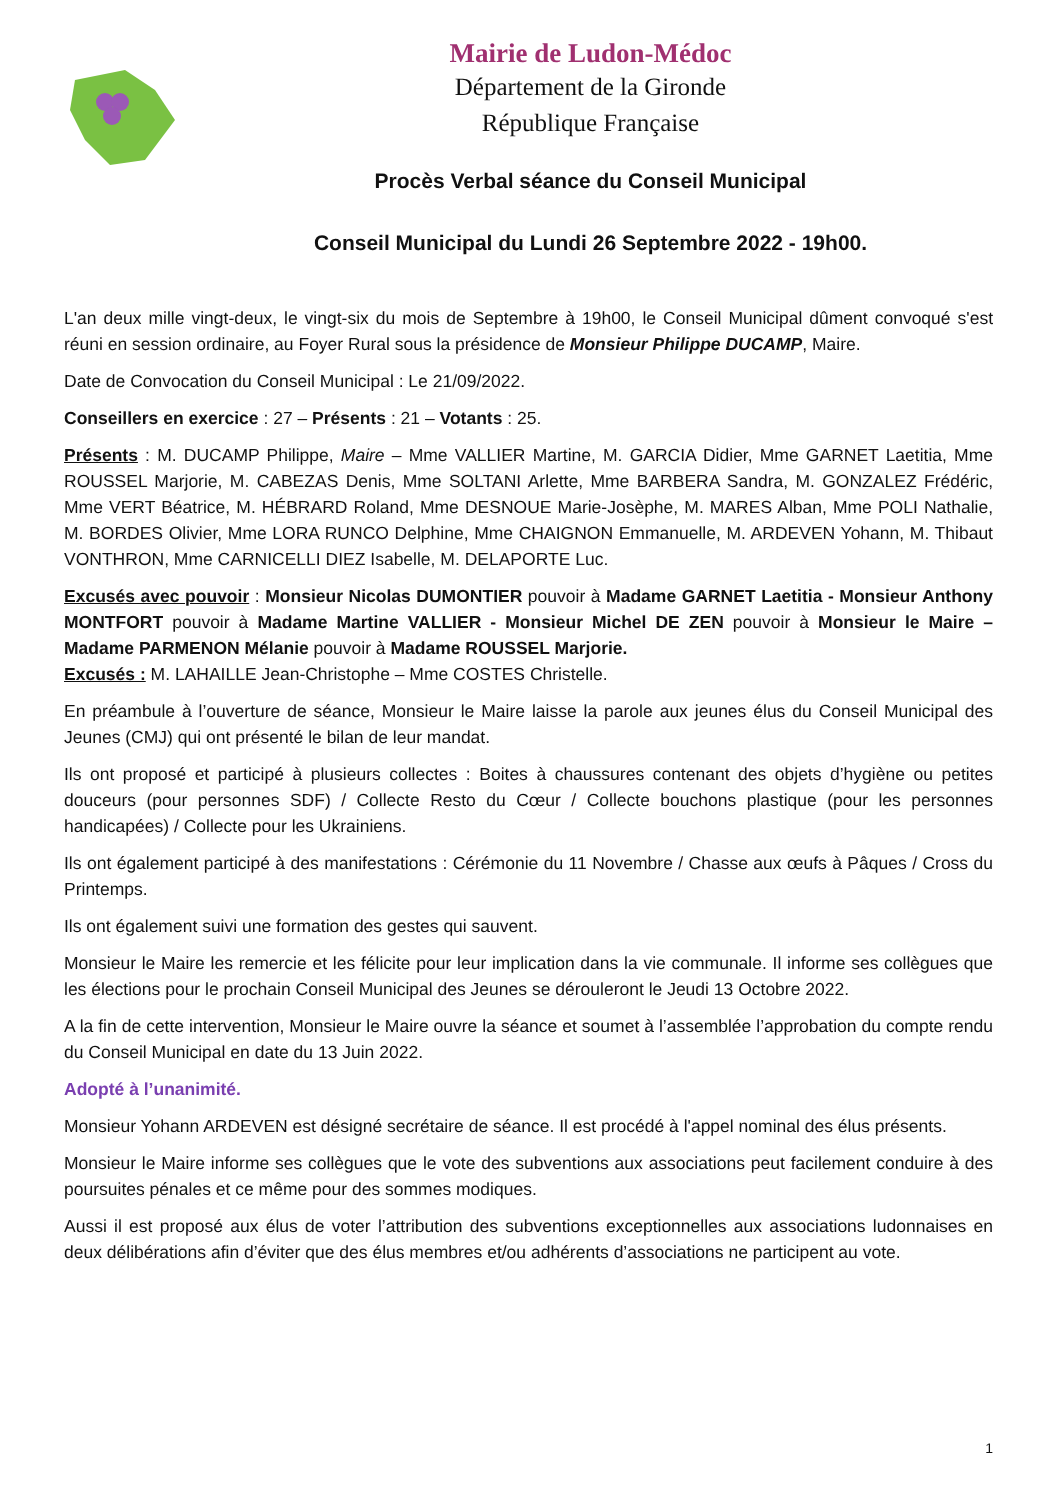Mairie de Ludon-Médoc
Département de la Gironde
République Française
Procès Verbal séance du Conseil Municipal
Conseil Municipal du Lundi 26 Septembre 2022 - 19h00.
L'an deux mille vingt-deux, le vingt-six du mois de Septembre à 19h00, le Conseil Municipal dûment convoqué s'est réuni en session ordinaire, au Foyer Rural sous la présidence de Monsieur Philippe DUCAMP, Maire.
Date de Convocation du Conseil Municipal : Le 21/09/2022.
Conseillers en exercice : 27 – Présents : 21 – Votants : 25.
Présents : M. DUCAMP Philippe, Maire – Mme VALLIER Martine, M. GARCIA Didier, Mme GARNET Laetitia, Mme ROUSSEL Marjorie, M. CABEZAS Denis, Mme SOLTANI Arlette, Mme BARBERA Sandra, M. GONZALEZ Frédéric, Mme VERT Béatrice, M. HÉBRARD Roland, Mme DESNOUE Marie-Josèphe, M. MARES Alban, Mme POLI Nathalie, M. BORDES Olivier, Mme LORA RUNCO Delphine, Mme CHAIGNON Emmanuelle, M. ARDEVEN Yohann, M. Thibaut VONTHRON, Mme CARNICELLI DIEZ Isabelle, M. DELAPORTE Luc.
Excusés avec pouvoir : Monsieur Nicolas DUMONTIER pouvoir à Madame GARNET Laetitia - Monsieur Anthony MONTFORT pouvoir à Madame Martine VALLIER - Monsieur Michel DE ZEN pouvoir à Monsieur le Maire – Madame PARMENON Mélanie pouvoir à Madame ROUSSEL Marjorie.
Excusés : M. LAHAILLE Jean-Christophe – Mme COSTES Christelle.
En préambule à l’ouverture de séance, Monsieur le Maire laisse la parole aux jeunes élus du Conseil Municipal des Jeunes (CMJ) qui ont présenté le bilan de leur mandat.
Ils ont proposé et participé à plusieurs collectes : Boites à chaussures contenant des objets d’hygiène ou petites douceurs (pour personnes SDF) / Collecte Resto du Cœur / Collecte bouchons plastique (pour les personnes handicapées) / Collecte pour les Ukrainiens.
Ils ont également participé à des manifestations : Cérémonie du 11 Novembre / Chasse aux œufs à Pâques / Cross du Printemps.
Ils ont également suivi une formation des gestes qui sauvent.
Monsieur le Maire les remercie et les félicite pour leur implication dans la vie communale. Il informe ses collègues que les élections pour le prochain Conseil Municipal des Jeunes se dérouleront le Jeudi 13 Octobre 2022.
A la fin de cette intervention, Monsieur le Maire ouvre la séance et soumet à l’assemblée l’approbation du compte rendu du Conseil Municipal en date du 13 Juin 2022.
Adopté à l’unanimité.
Monsieur Yohann ARDEVEN est désigné secrétaire de séance. Il est procédé à l'appel nominal des élus présents.
Monsieur le Maire informe ses collègues que le vote des subventions aux associations peut facilement conduire à des poursuites pénales et ce même pour des sommes modiques.
Aussi il est proposé aux élus de voter l’attribution des subventions exceptionnelles aux associations ludonnaises en deux délibérations afin d’éviter que des élus membres et/ou adhérents d’associations ne participent au vote.
1